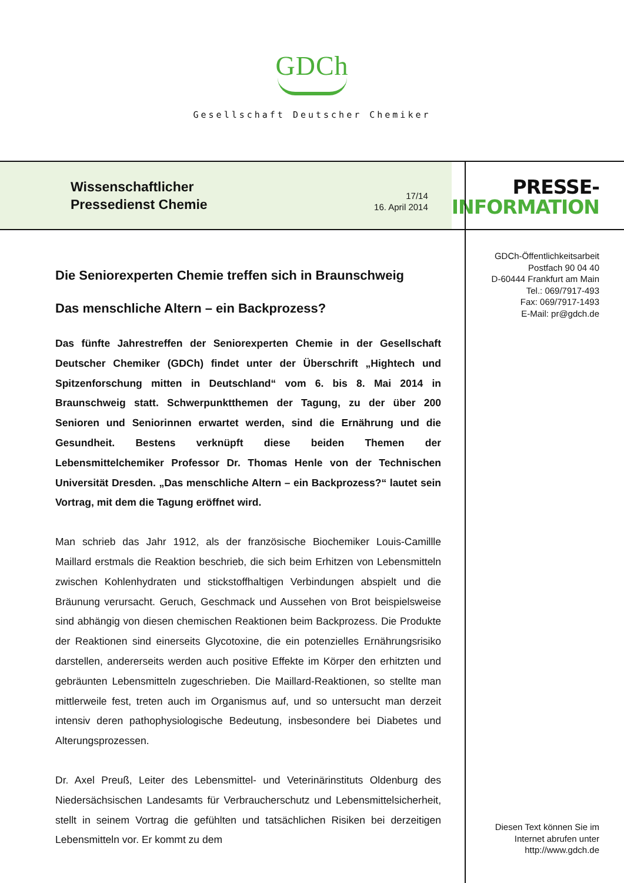GDCh
Gesellschaft Deutscher Chemiker
Wissenschaftlicher
Pressedienst Chemie
17/14
16. April 2014
PRESSE-
INFORMATION
GDCh-Öffentlichkeitsarbeit
Postfach 90 04 40
D-60444 Frankfurt am Main
Tel.: 069/7917-493
Fax: 069/7917-1493
E-Mail: pr@gdch.de
Diesen Text können Sie im
Internet abrufen unter
http://www.gdch.de
Die Seniorexperten Chemie treffen sich in Braunschweig
Das menschliche Altern – ein Backprozess?
Das fünfte Jahrestreffen der Seniorexperten Chemie in der Gesellschaft Deutscher Chemiker (GDCh) findet unter der Überschrift „Hightech und Spitzenforschung mitten in Deutschland“ vom 6. bis 8. Mai 2014 in Braunschweig statt. Schwerpunktthemen der Tagung, zu der über 200 Senioren und Seniorinnen erwartet werden, sind die Ernährung und die Gesundheit. Bestens verknüpft diese beiden Themen der Lebensmittelchemiker Professor Dr. Thomas Henle von der Technischen Universität Dresden. „Das menschliche Altern – ein Backprozess?“ lautet sein Vortrag, mit dem die Tagung eröffnet wird.
Man schrieb das Jahr 1912, als der französische Biochemiker Louis-Camillle Maillard erstmals die Reaktion beschrieb, die sich beim Erhitzen von Lebensmitteln zwischen Kohlenhydraten und stickstoffhaltigen Verbindungen abspielt und die Bräunung verursacht. Geruch, Geschmack und Aussehen von Brot beispielsweise sind abhängig von diesen chemischen Reaktionen beim Backprozess. Die Produkte der Reaktionen sind einerseits Glycotoxine, die ein potenzielles Ernährungsrisiko darstellen, andererseits werden auch positive Effekte im Körper den erhitzten und gebräunten Lebensmitteln zugeschrieben. Die Maillard-Reaktionen, so stellte man mittlerweile fest, treten auch im Organismus auf, und so untersucht man derzeit intensiv deren pathophysiologische Bedeutung, insbesondere bei Diabetes und Alterungsprozessen.
Dr. Axel Preuß, Leiter des Lebensmittel- und Veterinärinstituts Oldenburg des Niedersächsischen Landesamts für Verbraucherschutz und Lebensmittelsicherheit, stellt in seinem Vortrag die gefühlten und tatsächlichen Risiken bei derzeitigen Lebensmitteln vor. Er kommt zu dem